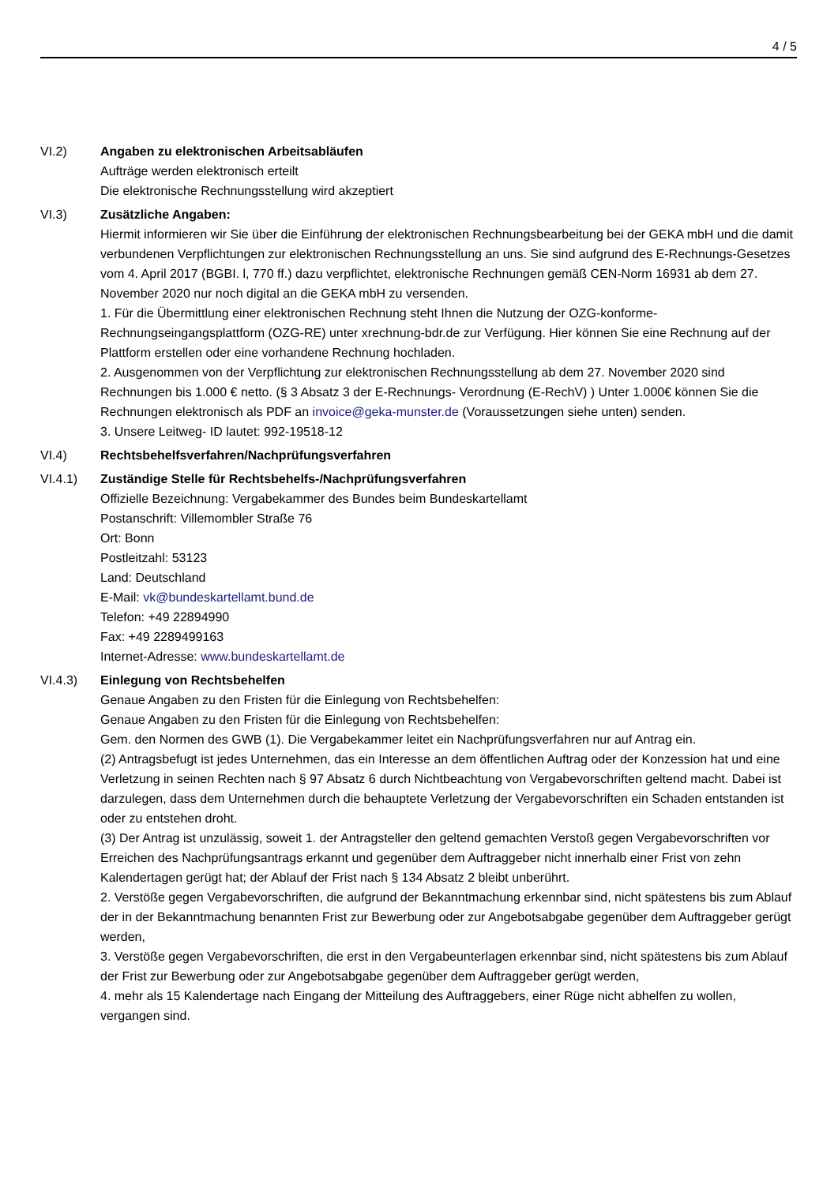4 / 5
VI.2) Angaben zu elektronischen Arbeitsabläufen
Aufträge werden elektronisch erteilt
Die elektronische Rechnungsstellung wird akzeptiert
VI.3) Zusätzliche Angaben:
Hiermit informieren wir Sie über die Einführung der elektronischen Rechnungsbearbeitung bei der GEKA mbH und die damit verbundenen Verpflichtungen zur elektronischen Rechnungsstellung an uns. Sie sind aufgrund des E-Rechnungs-Gesetzes vom 4. April 2017 (BGBI. l, 770 ff.) dazu verpflichtet, elektronische Rechnungen gemäß CEN-Norm 16931 ab dem 27. November 2020 nur noch digital an die GEKA mbH zu versenden.
1. Für die Übermittlung einer elektronischen Rechnung steht Ihnen die Nutzung der OZG-konforme-Rechnungseingangsplattform (OZG-RE) unter xrechnung-bdr.de zur Verfügung. Hier können Sie eine Rechnung auf der Plattform erstellen oder eine vorhandene Rechnung hochladen.
2. Ausgenommen von der Verpflichtung zur elektronischen Rechnungsstellung ab dem 27. November 2020 sind Rechnungen bis 1.000 € netto. (§ 3 Absatz 3 der E-Rechnungs- Verordnung (E-RechV) ) Unter 1.000€ können Sie die Rechnungen elektronisch als PDF an invoice@geka-munster.de (Voraussetzungen siehe unten) senden.
3. Unsere Leitweg- ID lautet: 992-19518-12
VI.4) Rechtsbehelfsverfahren/Nachprüfungsverfahren
VI.4.1) Zuständige Stelle für Rechtsbehelfs-/Nachprüfungsverfahren
Offizielle Bezeichnung: Vergabekammer des Bundes beim Bundeskartellamt
Postanschrift: Villemombler Straße 76
Ort: Bonn
Postleitzahl: 53123
Land: Deutschland
E-Mail: vk@bundeskartellamt.bund.de
Telefon: +49 22894990
Fax: +49 2289499163
Internet-Adresse: www.bundeskartellamt.de
VI.4.3) Einlegung von Rechtsbehelfen
Genaue Angaben zu den Fristen für die Einlegung von Rechtsbehelfen:
Genaue Angaben zu den Fristen für die Einlegung von Rechtsbehelfen:
Gem. den Normen des GWB (1). Die Vergabekammer leitet ein Nachprüfungsverfahren nur auf Antrag ein.
(2) Antragsbefugt ist jedes Unternehmen, das ein Interesse an dem öffentlichen Auftrag oder der Konzession hat und eine Verletzung in seinen Rechten nach § 97 Absatz 6 durch Nichtbeachtung von Vergabevorschriften geltend macht. Dabei ist darzulegen, dass dem Unternehmen durch die behauptete Verletzung der Vergabevorschriften ein Schaden entstanden ist oder zu entstehen droht.
(3) Der Antrag ist unzulässig, soweit 1. der Antragsteller den geltend gemachten Verstoß gegen Vergabevorschriften vor Erreichen des Nachprüfungsantrags erkannt und gegenüber dem Auftraggeber nicht innerhalb einer Frist von zehn Kalendertagen gerügt hat; der Ablauf der Frist nach § 134 Absatz 2 bleibt unberührt.
2. Verstöße gegen Vergabevorschriften, die aufgrund der Bekanntmachung erkennbar sind, nicht spätestens bis zum Ablauf der in der Bekanntmachung benannten Frist zur Bewerbung oder zur Angebotsabgabe gegenüber dem Auftraggeber gerügt werden,
3. Verstöße gegen Vergabevorschriften, die erst in den Vergabeunterlagen erkennbar sind, nicht spätestens bis zum Ablauf der Frist zur Bewerbung oder zur Angebotsabgabe gegenüber dem Auftraggeber gerügt werden,
4. mehr als 15 Kalendertage nach Eingang der Mitteilung des Auftraggebers, einer Rüge nicht abhelfen zu wollen, vergangen sind.